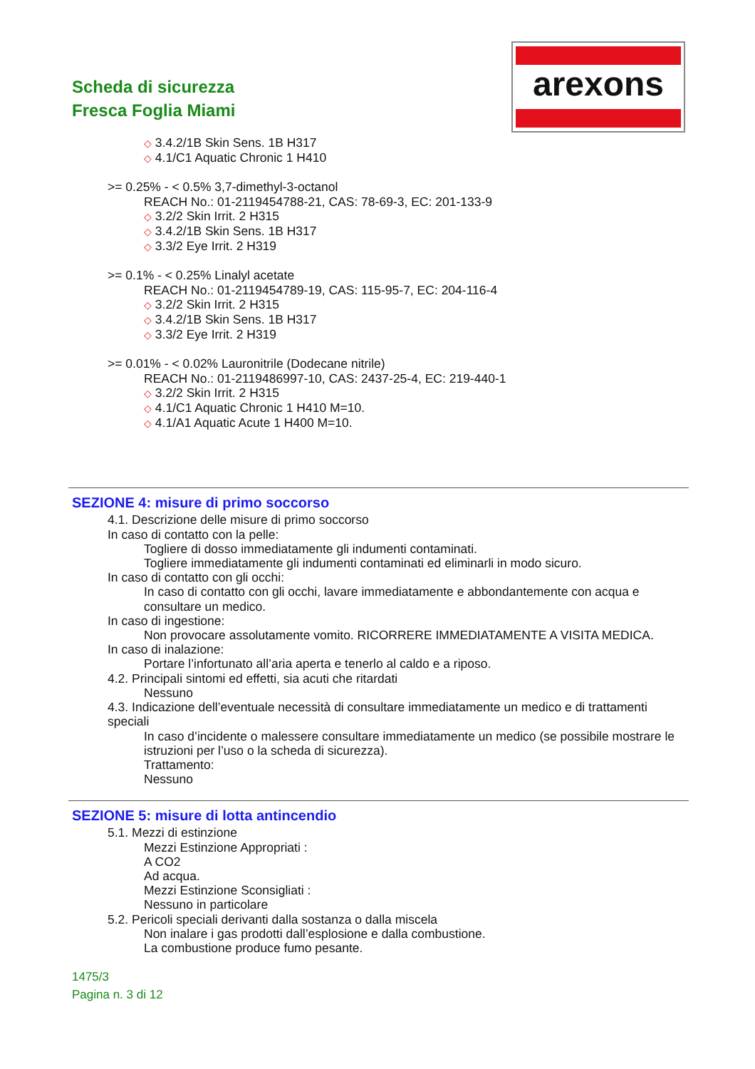Scheda di sicurezza
Fresca Foglia Miami
arexons
◇ 3.4.2/1B Skin Sens. 1B H317
◇ 4.1/C1 Aquatic Chronic 1 H410
>= 0.25% - < 0.5% 3,7-dimethyl-3-octanol
REACH No.: 01-2119454788-21, CAS: 78-69-3, EC: 201-133-9
◇ 3.2/2 Skin Irrit. 2 H315
◇ 3.4.2/1B Skin Sens. 1B H317
◇ 3.3/2 Eye Irrit. 2 H319
>= 0.1% - < 0.25% Linalyl acetate
REACH No.: 01-2119454789-19, CAS: 115-95-7, EC: 204-116-4
◇ 3.2/2 Skin Irrit. 2 H315
◇ 3.4.2/1B Skin Sens. 1B H317
◇ 3.3/2 Eye Irrit. 2 H319
>= 0.01% - < 0.02% Lauronitrile (Dodecane nitrile)
REACH No.: 01-2119486997-10, CAS: 2437-25-4, EC: 219-440-1
◇ 3.2/2 Skin Irrit. 2 H315
◇ 4.1/C1 Aquatic Chronic 1 H410 M=10.
◇ 4.1/A1 Aquatic Acute 1 H400 M=10.
SEZIONE 4: misure di primo soccorso
4.1. Descrizione delle misure di primo soccorso
In caso di contatto con la pelle:
Togliere di dosso immediatamente gli indumenti contaminati.
Togliere immediatamente gli indumenti contaminati ed eliminarli in modo sicuro.
In caso di contatto con gli occhi:
In caso di contatto con gli occhi, lavare immediatamente e abbondantemente con acqua e consultare un medico.
In caso di ingestione:
Non provocare assolutamente vomito. RICORRERE IMMEDIATAMENTE A VISITA MEDICA.
In caso di inalazione:
Portare l’infortunato all’aria aperta e tenerlo al caldo e a riposo.
4.2. Principali sintomi ed effetti, sia acuti che ritardati
Nessuno
4.3. Indicazione dell’eventuale necessità di consultare immediatamente un medico e di trattamenti speciali
In caso d’incidente o malessere consultare immediatamente un medico (se possibile mostrare le istruzioni per l’uso o la scheda di sicurezza).
Trattamento:
Nessuno
SEZIONE 5: misure di lotta antincendio
5.1. Mezzi di estinzione
Mezzi Estinzione Appropriati :
A CO2
Ad acqua.
Mezzi Estinzione Sconsigliati :
Nessuno in particolare
5.2. Pericoli speciali derivanti dalla sostanza o dalla miscela
Non inalare i gas prodotti dall’esplosione e dalla combustione.
La combustione produce fumo pesante.
1475/3
Pagina n. 3 di 12